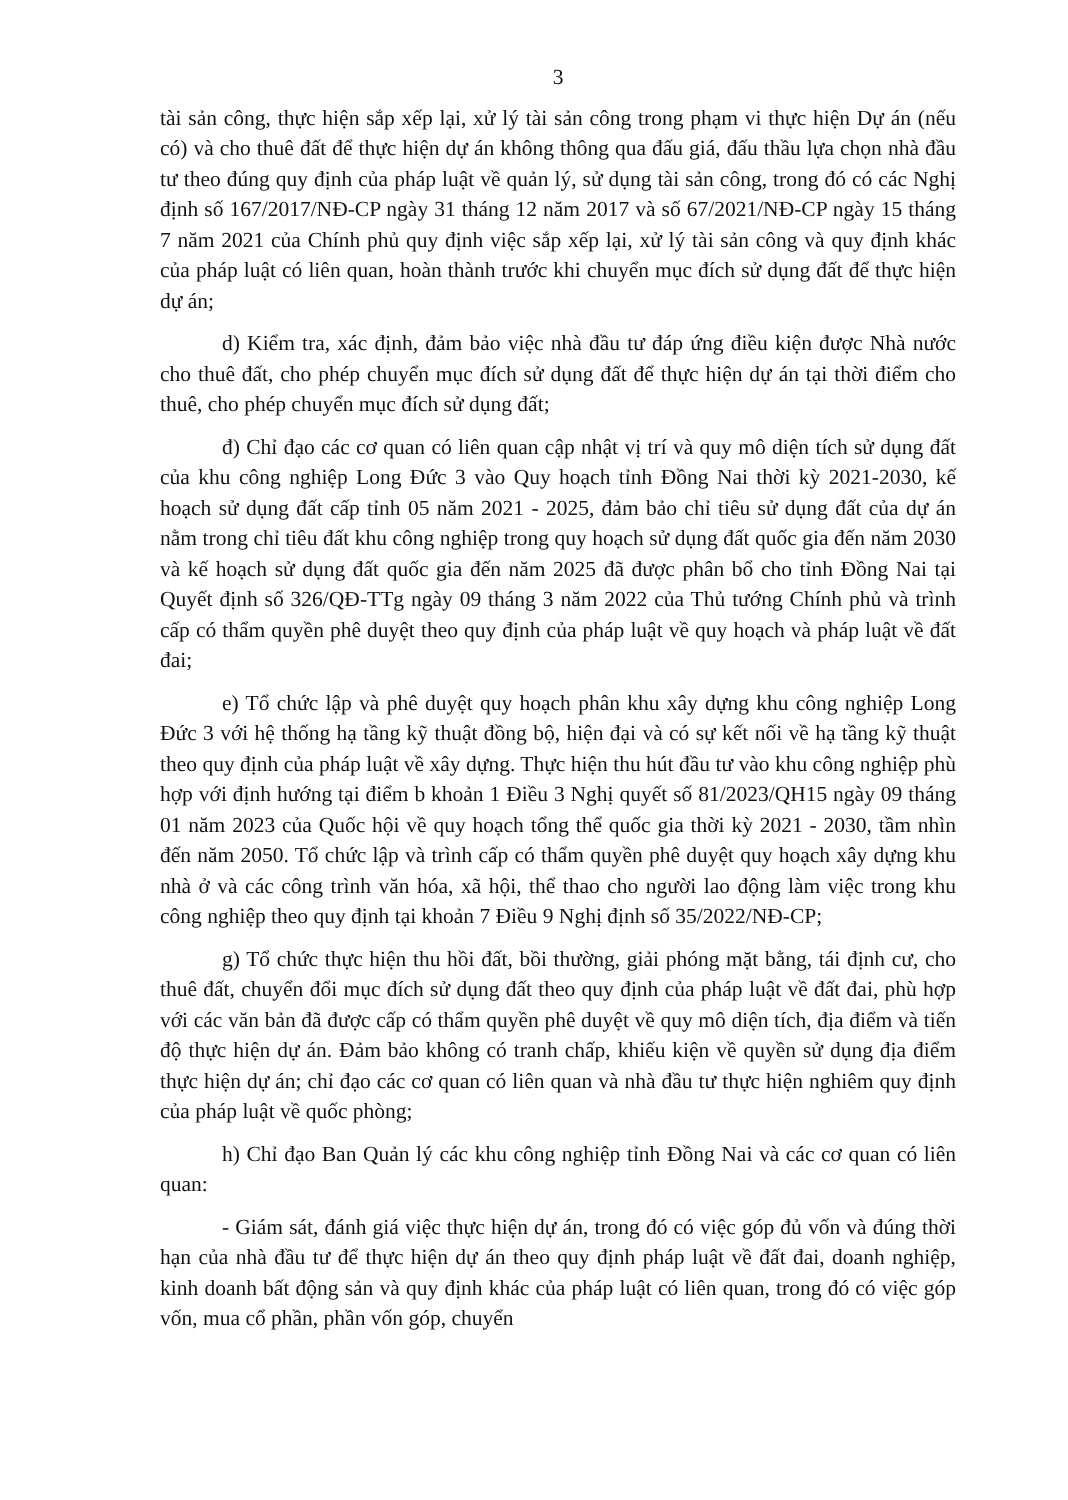3
tài sản công, thực hiện sắp xếp lại, xử lý tài sản công trong phạm vi thực hiện Dự án (nếu có) và cho thuê đất để thực hiện dự án không thông qua đấu giá, đấu thầu lựa chọn nhà đầu tư theo đúng quy định của pháp luật về quản lý, sử dụng tài sản công, trong đó có các Nghị định số 167/2017/NĐ-CP ngày 31 tháng 12 năm 2017 và số 67/2021/NĐ-CP ngày 15 tháng 7 năm 2021 của Chính phủ quy định việc sắp xếp lại, xử lý tài sản công và quy định khác của pháp luật có liên quan, hoàn thành trước khi chuyển mục đích sử dụng đất để thực hiện dự án;
d) Kiểm tra, xác định, đảm bảo việc nhà đầu tư đáp ứng điều kiện được Nhà nước cho thuê đất, cho phép chuyển mục đích sử dụng đất để thực hiện dự án tại thời điểm cho thuê, cho phép chuyển mục đích sử dụng đất;
đ) Chỉ đạo các cơ quan có liên quan cập nhật vị trí và quy mô diện tích sử dụng đất của khu công nghiệp Long Đức 3 vào Quy hoạch tỉnh Đồng Nai thời kỳ 2021-2030, kế hoạch sử dụng đất cấp tỉnh 05 năm 2021 - 2025, đảm bảo chỉ tiêu sử dụng đất của dự án nằm trong chỉ tiêu đất khu công nghiệp trong quy hoạch sử dụng đất quốc gia đến năm 2030 và kế hoạch sử dụng đất quốc gia đến năm 2025 đã được phân bổ cho tỉnh Đồng Nai tại Quyết định số 326/QĐ-TTg ngày 09 tháng 3 năm 2022 của Thủ tướng Chính phủ và trình cấp có thẩm quyền phê duyệt theo quy định của pháp luật về quy hoạch và pháp luật về đất đai;
e) Tổ chức lập và phê duyệt quy hoạch phân khu xây dựng khu công nghiệp Long Đức 3 với hệ thống hạ tầng kỹ thuật đồng bộ, hiện đại và có sự kết nối về hạ tầng kỹ thuật theo quy định của pháp luật về xây dựng. Thực hiện thu hút đầu tư vào khu công nghiệp phù hợp với định hướng tại điểm b khoản 1 Điều 3 Nghị quyết số 81/2023/QH15 ngày 09 tháng 01 năm 2023 của Quốc hội về quy hoạch tổng thể quốc gia thời kỳ 2021 - 2030, tầm nhìn đến năm 2050. Tổ chức lập và trình cấp có thẩm quyền phê duyệt quy hoạch xây dựng khu nhà ở và các công trình văn hóa, xã hội, thể thao cho người lao động làm việc trong khu công nghiệp theo quy định tại khoản 7 Điều 9 Nghị định số 35/2022/NĐ-CP;
g) Tổ chức thực hiện thu hồi đất, bồi thường, giải phóng mặt bằng, tái định cư, cho thuê đất, chuyển đổi mục đích sử dụng đất theo quy định của pháp luật về đất đai, phù hợp với các văn bản đã được cấp có thẩm quyền phê duyệt về quy mô diện tích, địa điểm và tiến độ thực hiện dự án. Đảm bảo không có tranh chấp, khiếu kiện về quyền sử dụng địa điểm thực hiện dự án; chỉ đạo các cơ quan có liên quan và nhà đầu tư thực hiện nghiêm quy định của pháp luật về quốc phòng;
h) Chỉ đạo Ban Quản lý các khu công nghiệp tỉnh Đồng Nai và các cơ quan có liên quan:
- Giám sát, đánh giá việc thực hiện dự án, trong đó có việc góp đủ vốn và đúng thời hạn của nhà đầu tư để thực hiện dự án theo quy định pháp luật về đất đai, doanh nghiệp, kinh doanh bất động sản và quy định khác của pháp luật có liên quan, trong đó có việc góp vốn, mua cổ phần, phần vốn góp, chuyển